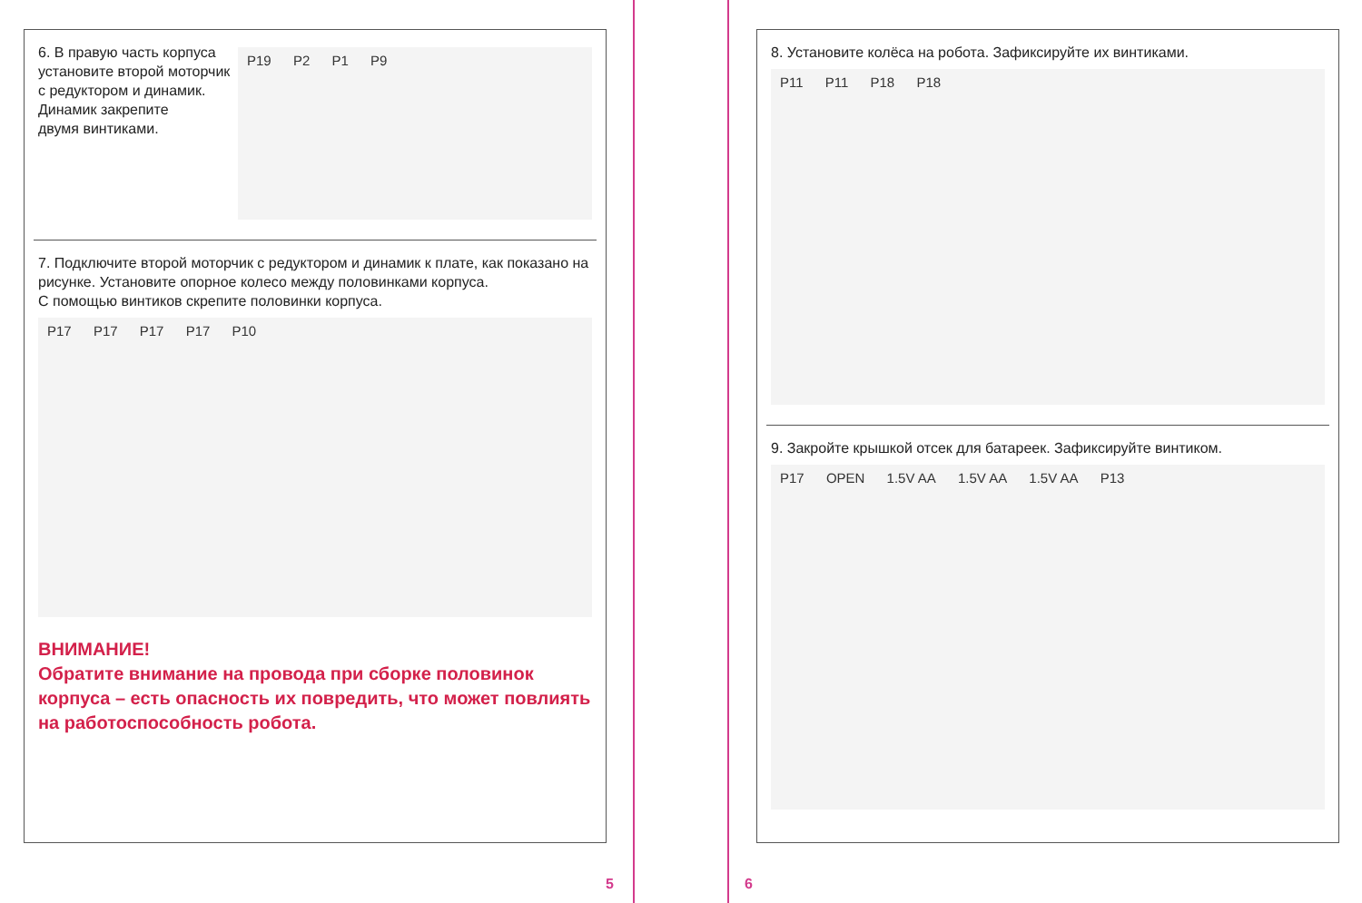6. В правую часть корпуса
установите второй моторчик
с редуктором и динамик.
Динамик закрепите
двумя винтиками.
P19 P2 P1 P9
7. Подключите второй моторчик с редуктором и динамик к плате, как показано на рисунке. Установите опорное колесо между половинками корпуса.
С помощью винтиков скрепите половинки корпуса.
P17 P17 P17 P17 P10
ВНИМАНИЕ!
Обратите внимание на провода при сборке половинок корпуса – есть опасность их повредить, что может повлиять на работоспособность робота.
8. Установите колёса на робота. Зафиксируйте их винтиками.
P11 P11 P18 P18
9. Закройте крышкой отсек для батареек. Зафиксируйте винтиком.
P17 OPEN 1.5V AA 1.5V AA 1.5V AA P13
5 6